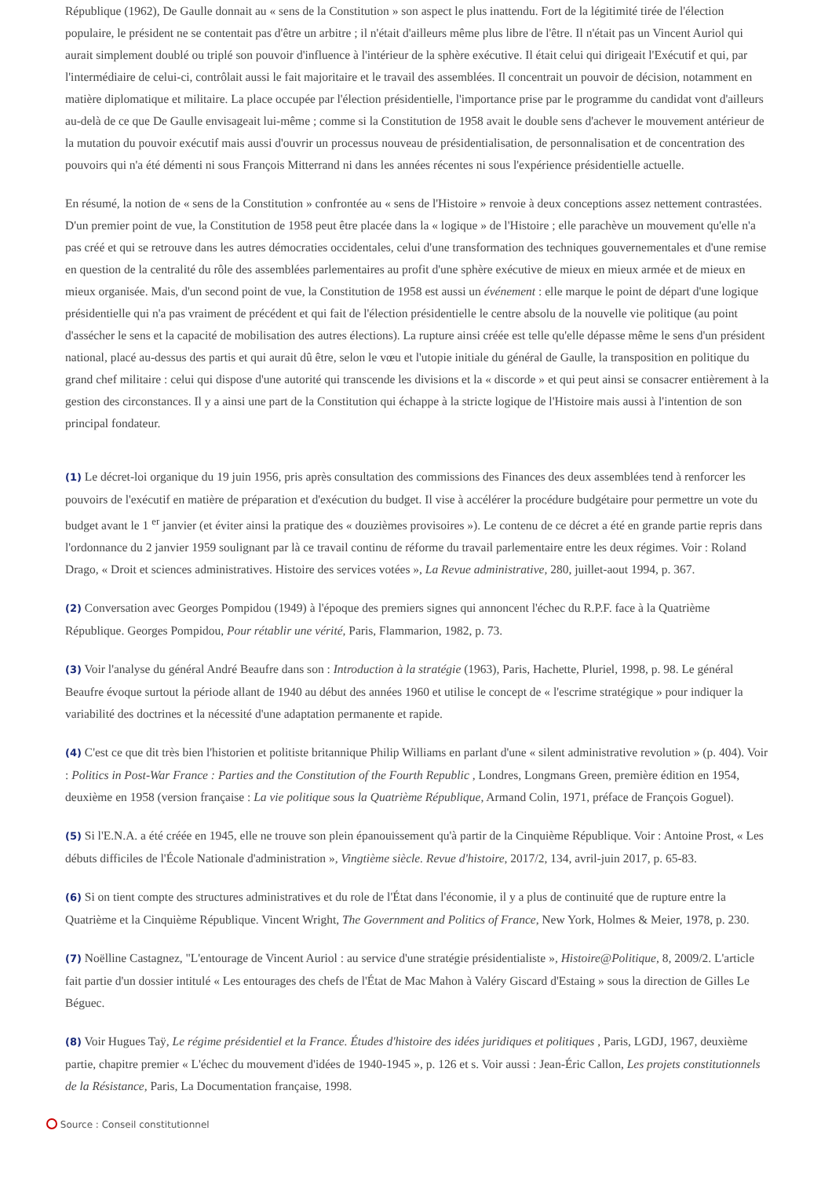République (1962), De Gaulle donnait au « sens de la Constitution » son aspect le plus inattendu. Fort de la légitimité tirée de l'élection populaire, le président ne se contentait pas d'être un arbitre ; il n'était d'ailleurs même plus libre de l'être. Il n'était pas un Vincent Auriol qui aurait simplement doublé ou triplé son pouvoir d'influence à l'intérieur de la sphère exécutive. Il était celui qui dirigeait l'Exécutif et qui, par l'intermédiaire de celui-ci, contrôlait aussi le fait majoritaire et le travail des assemblées. Il concentrait un pouvoir de décision, notamment en matière diplomatique et militaire. La place occupée par l'élection présidentielle, l'importance prise par le programme du candidat vont d'ailleurs au-delà de ce que De Gaulle envisageait lui-même ; comme si la Constitution de 1958 avait le double sens d'achever le mouvement antérieur de la mutation du pouvoir exécutif mais aussi d'ouvrir un processus nouveau de présidentialisation, de personnalisation et de concentration des pouvoirs qui n'a été démenti ni sous François Mitterrand ni dans les années récentes ni sous l'expérience présidentielle actuelle.
En résumé, la notion de « sens de la Constitution » confrontée au « sens de l'Histoire » renvoie à deux conceptions assez nettement contrastées. D'un premier point de vue, la Constitution de 1958 peut être placée dans la « logique » de l'Histoire ; elle parachève un mouvement qu'elle n'a pas créé et qui se retrouve dans les autres démocraties occidentales, celui d'une transformation des techniques gouvernementales et d'une remise en question de la centralité du rôle des assemblées parlementaires au profit d'une sphère exécutive de mieux en mieux armée et de mieux en mieux organisée. Mais, d'un second point de vue, la Constitution de 1958 est aussi un événement : elle marque le point de départ d'une logique présidentielle qui n'a pas vraiment de précédent et qui fait de l'élection présidentielle le centre absolu de la nouvelle vie politique (au point d'assécher le sens et la capacité de mobilisation des autres élections). La rupture ainsi créée est telle qu'elle dépasse même le sens d'un président national, placé au-dessus des partis et qui aurait dû être, selon le vœu et l'utopie initiale du général de Gaulle, la transposition en politique du grand chef militaire : celui qui dispose d'une autorité qui transcende les divisions et la « discorde » et qui peut ainsi se consacrer entièrement à la gestion des circonstances. Il y a ainsi une part de la Constitution qui échappe à la stricte logique de l'Histoire mais aussi à l'intention de son principal fondateur.
(1) Le décret-loi organique du 19 juin 1956, pris après consultation des commissions des Finances des deux assemblées tend à renforcer les pouvoirs de l'exécutif en matière de préparation et d'exécution du budget. Il vise à accélérer la procédure budgétaire pour permettre un vote du budget avant le 1 <sup>er</sup> janvier (et éviter ainsi la pratique des « douzièmes provisoires »). Le contenu de ce décret a été en grande partie repris dans l'ordonnance du 2 janvier 1959 soulignant par là ce travail continu de réforme du travail parlementaire entre les deux régimes. Voir : Roland Drago, « Droit et sciences administratives. Histoire des services votées », La Revue administrative, 280, juillet-aout 1994, p. 367.
(2) Conversation avec Georges Pompidou (1949) à l'époque des premiers signes qui annoncent l'échec du R.P.F. face à la Quatrième République. Georges Pompidou, Pour rétablir une vérité, Paris, Flammarion, 1982, p. 73.
(3) Voir l'analyse du général André Beaufre dans son : Introduction à la stratégie (1963), Paris, Hachette, Pluriel, 1998, p. 98. Le général Beaufre évoque surtout la période allant de 1940 au début des années 1960 et utilise le concept de « l'escrime stratégique » pour indiquer la variabilité des doctrines et la nécessité d'une adaptation permanente et rapide.
(4) C'est ce que dit très bien l'historien et politiste britannique Philip Williams en parlant d'une « silent administrative revolution » (p. 404). Voir : Politics in Post-War France : Parties and the Constitution of the Fourth Republic , Londres, Longmans Green, première édition en 1954, deuxième en 1958 (version française : La vie politique sous la Quatrième République, Armand Colin, 1971, préface de François Goguel).
(5) Si l'E.N.A. a été créée en 1945, elle ne trouve son plein épanouissement qu'à partir de la Cinquième République. Voir : Antoine Prost, « Les débuts difficiles de l'École Nationale d'administration », Vingtième siècle. Revue d'histoire, 2017/2, 134, avril-juin 2017, p. 65-83.
(6) Si on tient compte des structures administratives et du role de l'État dans l'économie, il y a plus de continuité que de rupture entre la Quatrième et la Cinquième République. Vincent Wright, The Government and Politics of France, New York, Holmes & Meier, 1978, p. 230.
(7) Noëlline Castagnez, "L'entourage de Vincent Auriol : au service d'une stratégie présidentialiste », Histoire@Politique, 8, 2009/2. L'article fait partie d'un dossier intitulé « Les entourages des chefs de l'État de Mac Mahon à Valéry Giscard d'Estaing » sous la direction de Gilles Le Béguec.
(8) Voir Hugues Taÿ, Le régime présidentiel et la France. Études d'histoire des idées juridiques et politiques , Paris, LGDJ, 1967, deuxième partie, chapitre premier « L'échec du mouvement d'idées de 1940-1945 », p. 126 et s. Voir aussi : Jean-Éric Callon, Les projets constitutionnels de la Résistance, Paris, La Documentation française, 1998.
Source : Conseil constitutionnel